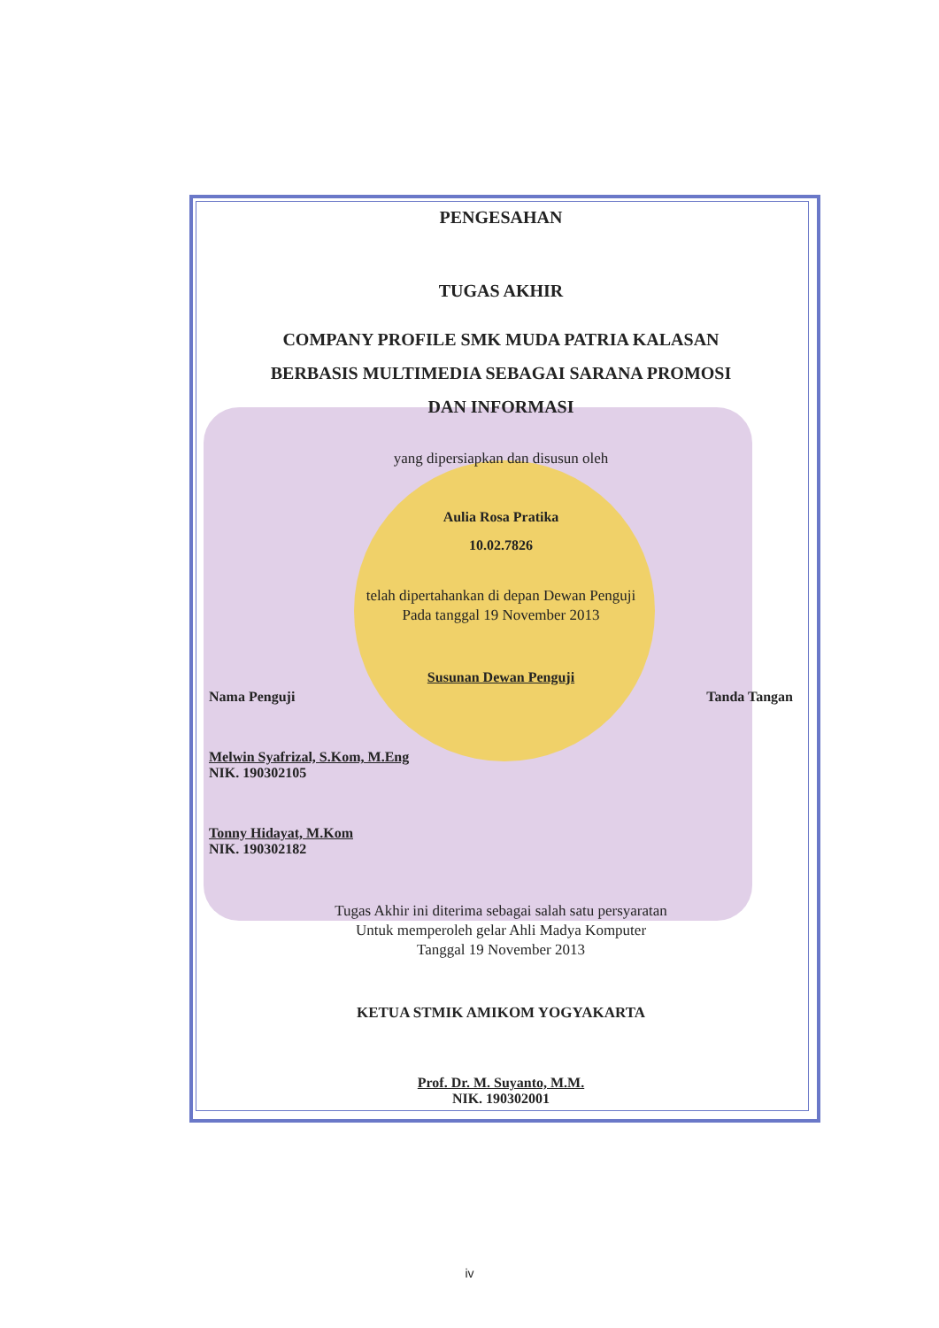PENGESAHAN
TUGAS AKHIR
COMPANY PROFILE SMK MUDA PATRIA KALASAN
BERBASIS MULTIMEDIA SEBAGAI SARANA PROMOSI
DAN INFORMASI
yang dipersiapkan dan disusun oleh
Aulia Rosa Pratika
10.02.7826
telah dipertahankan di depan Dewan Penguji
Pada tanggal 19 November 2013
Susunan Dewan Penguji
Nama Penguji Tanda Tangan
Melwin Syafrizal, S.Kom, M.Eng
NIK. 190302105
Tonny Hidayat, M.Kom
NIK. 190302182
Tugas Akhir ini diterima sebagai salah satu persyaratan
Untuk memperoleh gelar Ahli Madya Komputer
Tanggal 19 November 2013
KETUA STMIK AMIKOM YOGYAKARTA
Prof. Dr. M. Suyanto, M.M.
NIK. 190302001
iv